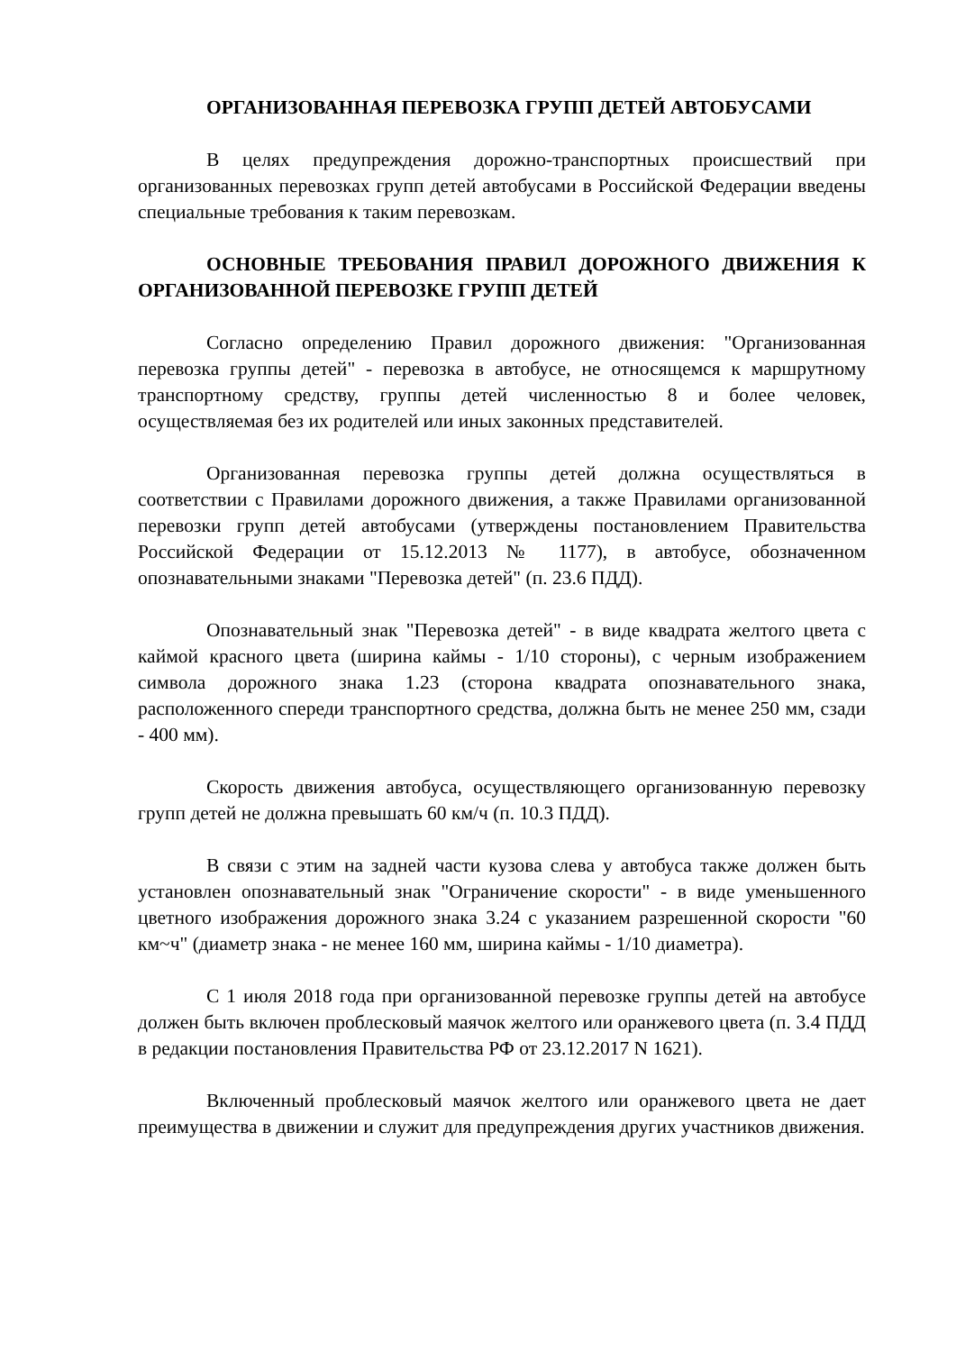ОРГАНИЗОВАННАЯ ПЕРЕВОЗКА ГРУПП ДЕТЕЙ АВТОБУСАМИ
В целях предупреждения дорожно-транспортных происшествий при организованных перевозках групп детей автобусами в Российской Федерации введены специальные требования к таким перевозкам.
ОСНОВНЫЕ ТРЕБОВАНИЯ ПРАВИЛ ДОРОЖНОГО ДВИЖЕНИЯ К ОРГАНИЗОВАННОЙ ПЕРЕВОЗКЕ ГРУПП ДЕТЕЙ
Согласно определению Правил дорожного движения: "Организованная перевозка группы детей" - перевозка в автобусе, не относящемся к маршрутному транспортному средству, группы детей численностью 8 и более человек, осуществляемая без их родителей или иных законных представителей.
Организованная перевозка группы детей должна осуществляться в соответствии с Правилами дорожного движения, а также Правилами организованной перевозки групп детей автобусами (утверждены постановлением Правительства Российской Федерации от 15.12.2013 № 1177), в автобусе, обозначенном опознавательными знаками "Перевозка детей" (п. 23.6 ПДД).
Опознавательный знак "Перевозка детей" - в виде квадрата желтого цвета с каймой красного цвета (ширина каймы - 1/10 стороны), с черным изображением символа дорожного знака 1.23 (сторона квадрата опознавательного знака, расположенного спереди транспортного средства, должна быть не менее 250 мм, сзади - 400 мм).
Скорость движения автобуса, осуществляющего организованную перевозку групп детей не должна превышать 60 км/ч (п. 10.3 ПДД).
В связи с этим на задней части кузова слева у автобуса также должен быть установлен опознавательный знак "Ограничение скорости" - в виде уменьшенного цветного изображения дорожного знака 3.24 с указанием разрешенной скорости "60 км~ч" (диаметр знака - не менее 160 мм, ширина каймы - 1/10 диаметра).
С 1 июля 2018 года при организованной перевозке группы детей на автобусе должен быть включен проблесковый маячок желтого или оранжевого цвета (п. 3.4 ПДД в редакции постановления Правительства РФ от 23.12.2017 N 1621).
Включенный проблесковый маячок желтого или оранжевого цвета не дает преимущества в движении и служит для предупреждения других участников движения.